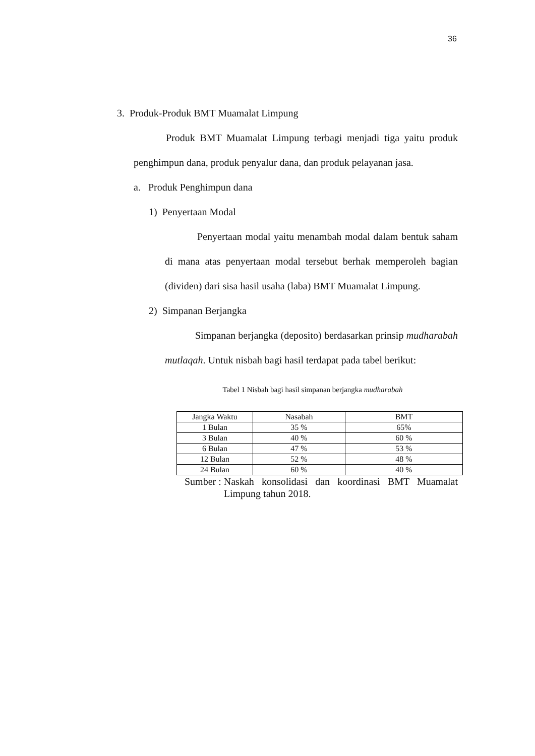36
3. Produk-Produk BMT Muamalat Limpung
Produk BMT Muamalat Limpung terbagi menjadi tiga yaitu produk penghimpun dana, produk penyalur dana, dan produk pelayanan jasa.
a. Produk Penghimpun dana
1) Penyertaan Modal
Penyertaan modal yaitu menambah modal dalam bentuk saham di mana atas penyertaan modal tersebut berhak memperoleh bagian (dividen) dari sisa hasil usaha (laba) BMT Muamalat Limpung.
2) Simpanan Berjangka
Simpanan berjangka (deposito) berdasarkan prinsip mudharabah mutlaqah. Untuk nisbah bagi hasil terdapat pada tabel berikut:
Tabel 1 Nisbah bagi hasil simpanan berjangka mudharabah
| Jangka Waktu | Nasabah | BMT |
| 1 Bulan | 35 % | 65% |
| 3 Bulan | 40 % | 60 % |
| 6 Bulan | 47 % | 53 % |
| 12 Bulan | 52 % | 48 % |
| 24 Bulan | 60 % | 40 % |
Sumber : Naskah konsolidasi dan koordinasi BMT Muamalat Limpung tahun 2018.